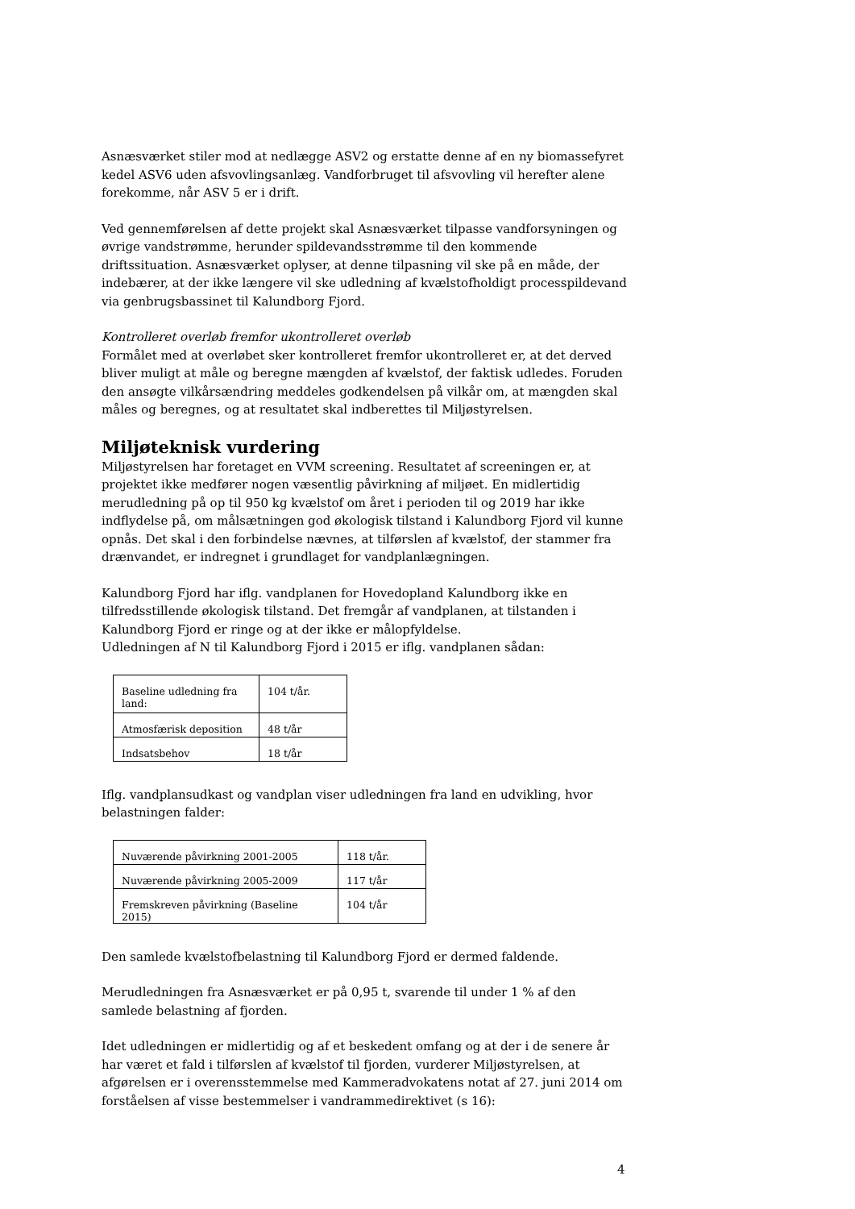Asnæsværket stiler mod at nedlægge ASV2 og erstatte denne af en ny biomassefyret kedel ASV6 uden afsvovlingsanlæg. Vandforbruget til afsvovling vil herefter alene forekomme, når ASV 5 er i drift.
Ved gennemførelsen af dette projekt skal Asnæsværket tilpasse vandforsyningen og øvrige vandstrømme, herunder spildevandsstrømme til den kommende driftssituation. Asnæsværket oplyser, at denne tilpasning vil ske på en måde, der indebærer, at der ikke længere vil ske udledning af kvælstofholdigt processpildevand via genbrugsbassinet til Kalundborg Fjord.
Kontrolleret overløb fremfor ukontrolleret overløb
Formålet med at overløbet sker kontrolleret fremfor ukontrolleret er, at det derved bliver muligt at måle og beregne mængden af kvælstof, der faktisk udledes. Foruden den ansøgte vilkårsændring meddeles godkendelsen på vilkår om, at mængden skal måles og beregnes, og at resultatet skal indberettes til Miljøstyrelsen.
Miljøteknisk vurdering
Miljøstyrelsen har foretaget en VVM screening. Resultatet af screeningen er, at projektet ikke medfører nogen væsentlig påvirkning af miljøet. En midlertidig merudledning på op til 950 kg kvælstof om året i perioden til og 2019 har ikke indflydelse på, om målsætningen god økologisk tilstand i Kalundborg Fjord vil kunne opnås. Det skal i den forbindelse nævnes, at tilførslen af kvælstof, der stammer fra drænvandet, er indregnet i grundlaget for vandplanlægningen.
Kalundborg Fjord har iflg. vandplanen for Hovedopland Kalundborg ikke en tilfredsstillende økologisk tilstand. Det fremgår af vandplanen, at tilstanden i Kalundborg Fjord er ringe og at der ikke er målopfyldelse.
Udledningen af N til Kalundborg Fjord i 2015 er iflg. vandplanen sådan:
| Baseline udledning fra land: | 104 t/år. |
| Atmosfærisk deposition | 48 t/år |
| Indsatsbehov | 18 t/år |
Iflg. vandplansudkast og vandplan viser udledningen fra land en udvikling, hvor belastningen falder:
| Nuværende påvirkning 2001-2005 | 118 t/år. |
| Nuværende påvirkning 2005-2009 | 117 t/år |
| Fremskreven påvirkning (Baseline 2015) | 104 t/år |
Den samlede kvælstofbelastning til Kalundborg Fjord er dermed faldende.
Merudledningen fra Asnæsværket er på 0,95 t, svarende til under 1 % af den samlede belastning af fjorden.
Idet udledningen er midlertidig og af et beskedent omfang og at der i de senere år har været et fald i tilførslen af kvælstof til fjorden, vurderer Miljøstyrelsen, at afgørelsen er i overensstemmelse med Kammeradvokatens notat af 27. juni 2014 om forståelsen af visse bestemmelser i vandrammedirektivet (s 16):
4